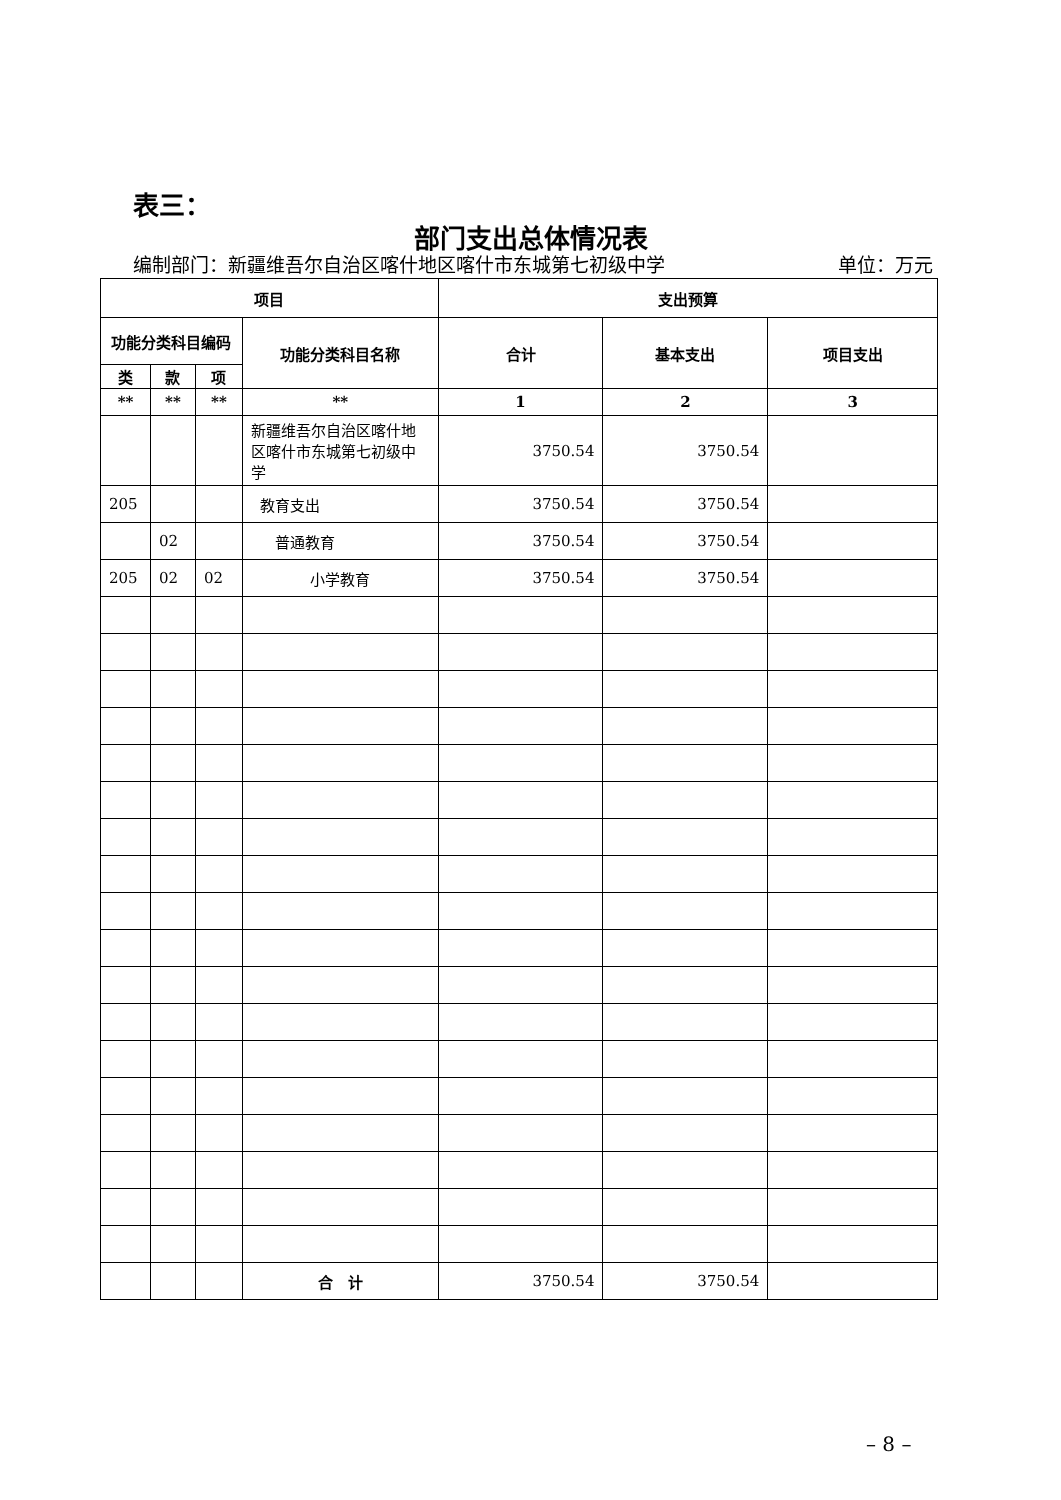表三：
部门支出总体情况表
编制部门：新疆维吾尔自治区喀什地区喀什市东城第七初级中学 单位：万元
| 项目 | | | | 支出预算 | | |
| --- | --- | --- | --- | --- | --- | --- |
| 功能分类科目编码 | | | 功能分类科目名称 | 合计 | 基本支出 | 项目支出 |
| 类 | 款 | 项 | | | | |
| ** | ** | ** | ** | 1 | 2 | 3 |
| | | | 新疆维吾尔自治区喀什地区喀什市东城第七初级中学 | 3750.54 | 3750.54 | |
| 205 | | | 教育支出 | 3750.54 | 3750.54 | |
| | 02 | | 普通教育 | 3750.54 | 3750.54 | |
| 205 | 02 | 02 | 小学教育 | 3750.54 | 3750.54 | |
| | | | 合 计 | 3750.54 | 3750.54 | |
– 8 –